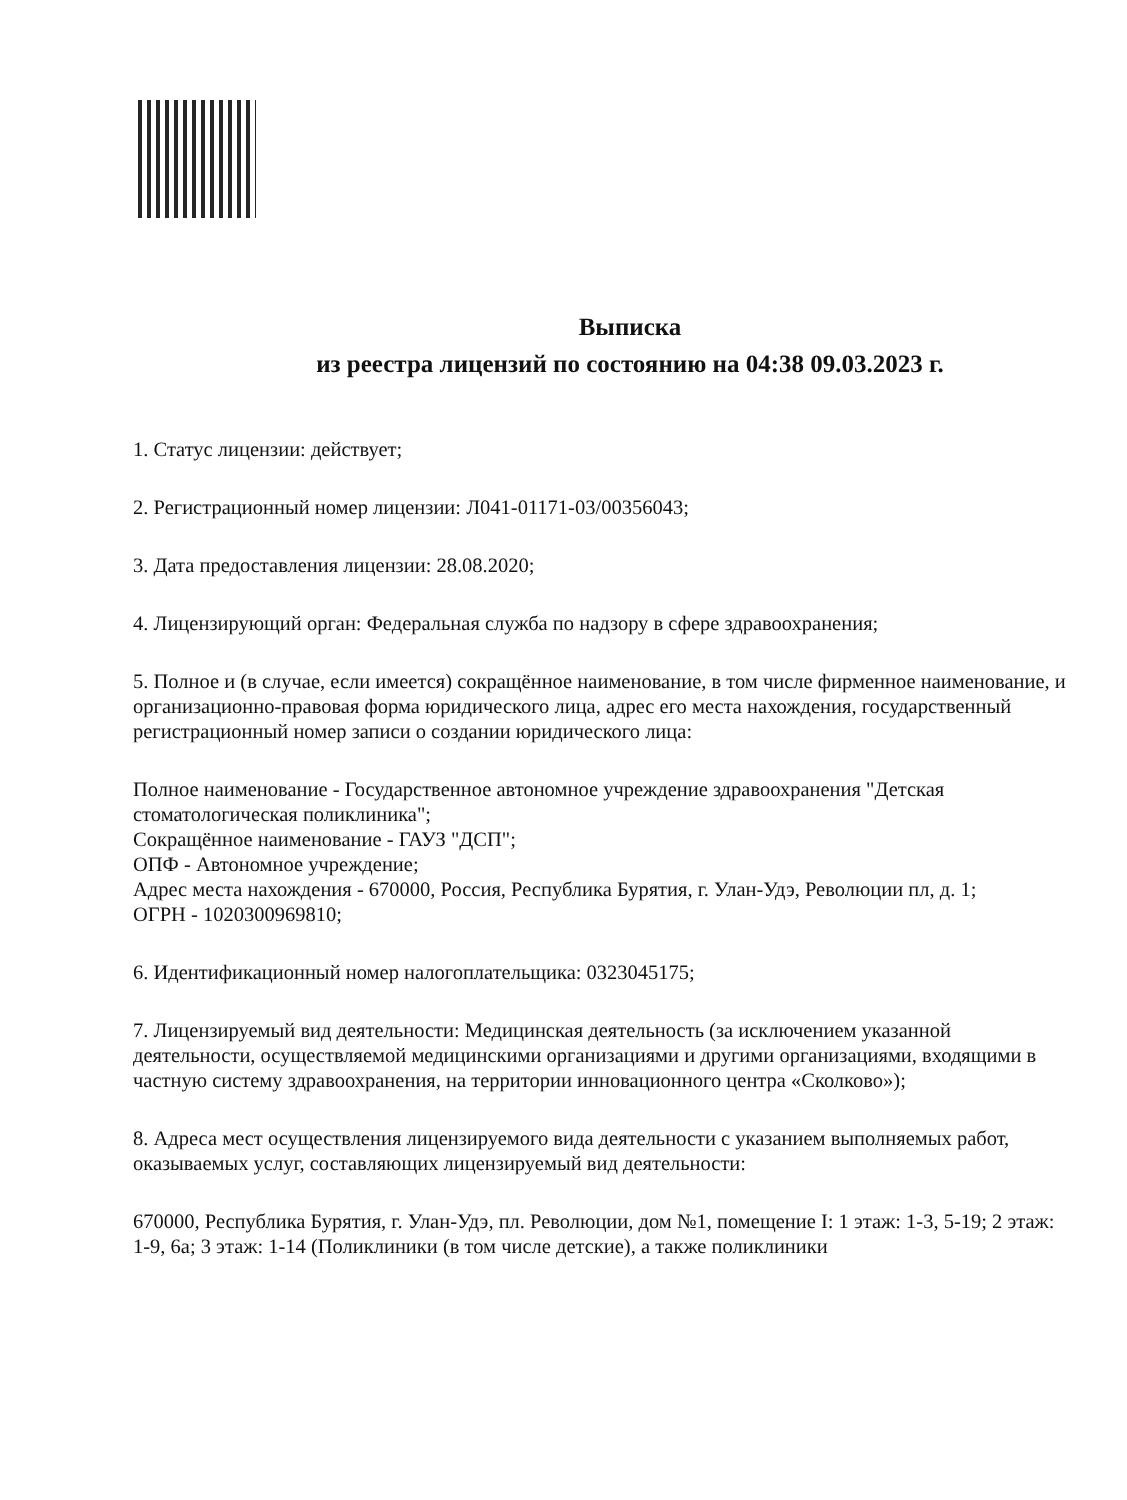Выписка
из реестра лицензий по состоянию на 04:38 09.03.2023 г.
1. Статус лицензии: действует;
2. Регистрационный номер лицензии: Л041-01171-03/00356043;
3. Дата предоставления лицензии: 28.08.2020;
4. Лицензирующий орган: Федеральная служба по надзору в сфере здравоохранения;
5. Полное и (в случае, если имеется) сокращённое наименование, в том числе фирменное наименование, и организационно-правовая форма юридического лица, адрес его места нахождения, государственный регистрационный номер записи о создании юридического лица:
Полное наименование - Государственное автономное учреждение здравоохранения "Детская стоматологическая поликлиника";
Сокращённое наименование - ГАУЗ "ДСП";
ОПФ - Автономное учреждение;
Адрес места нахождения - 670000, Россия, Республика Бурятия, г. Улан-Удэ, Революции пл, д. 1;
ОГРН - 1020300969810;
6. Идентификационный номер налогоплательщика: 0323045175;
7. Лицензируемый вид деятельности: Медицинская деятельность (за исключением указанной деятельности, осуществляемой медицинскими организациями и другими организациями, входящими в частную систему здравоохранения, на территории инновационного центра «Сколково»);
8. Адреса мест осуществления лицензируемого вида деятельности с указанием выполняемых работ, оказываемых услуг, составляющих лицензируемый вид деятельности:
670000, Республика Бурятия, г. Улан-Удэ, пл. Революции, дом №1, помещение I: 1 этаж: 1-3, 5-19; 2 этаж: 1-9, 6а; 3 этаж: 1-14 (Поликлиники (в том числе детские), а также поликлиники